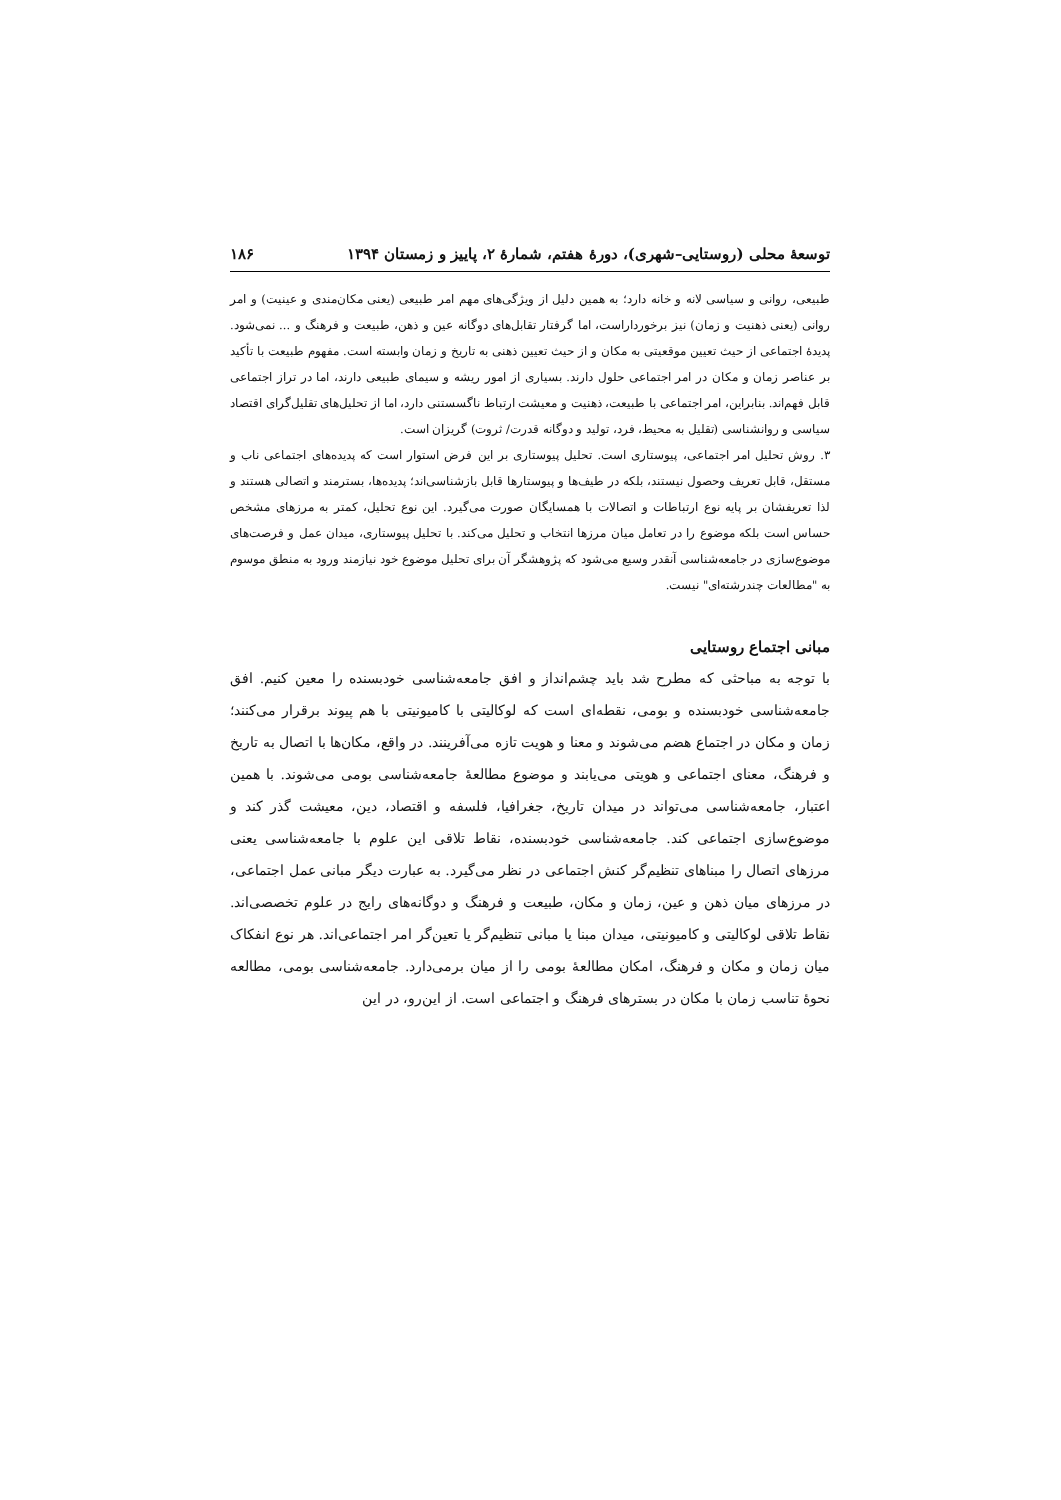توسعهٔ محلی (روستایی–شهری)، دورهٔ هفتم، شمارهٔ ۲، پاییز و زمستان ۱۳۹۴ ۱۸۶
طبیعی، روانی و سیاسی لانه و خانه دارد؛ به همین دلیل از ویژگی‌های مهم امر طبیعی (یعنی مکان‌مندی و عینیت) و امر روانی (یعنی ذهنیت و زمان) نیز برخورداراست، اما گرفتار تقابل‌های دوگانه عین و ذهن، طبیعت و فرهنگ و ... نمی‌شود. پدیدهٔ اجتماعی از حیث تعیین موقعیتی به مکان و از حیث تعیین ذهنی به تاریخ و زمان وابسته است. مفهوم طبیعت با تأکید بر عناصر زمان و مکان در امر اجتماعی حلول دارند. بسیاری از امور ریشه و سیمای طبیعی دارند، اما در تراز اجتماعی قابل فهم‌اند. بنابراین، امر اجتماعی با طبیعت، ذهنیت و معیشت ارتباط ناگسستنی دارد، اما از تحلیل‌های تقلیل‌گرای اقتصاد سیاسی و روانشناسی (تقلیل به محیط، فرد، تولید و دوگانه قدرت/ ثروت) گریزان است.
۳. روش تحلیل امر اجتماعی، پیوستاری است. تحلیل پیوستاری بر این فرض استوار است که پدیده‌های اجتماعی ناب و مستقل، قابل تعریف وحصول نیستند، بلکه در طیف‌ها و پیوستارها قابل بازشناسی‌اند؛ پدیده‌ها، بسترمند و اتصالی هستند و لذا تعریفشان بر پایه نوع ارتباطات و اتصالات با همسایگان صورت می‌گیرد. این نوع تحلیل، کمتر به مرزهای مشخص حساس است بلکه موضوع را در تعامل میان مرزها انتخاب و تحلیل می‌کند. با تحلیل پیوستاری، میدان عمل و فرصت‌های موضوع‌سازی در جامعه‌شناسی آنقدر وسیع می‌شود که پژوهشگر آن برای تحلیل موضوع خود نیازمند ورود به منطق موسوم به "مطالعات چندرشته‌ای" نیست.
مبانی اجتماع روستایی
با توجه به مباحثی که مطرح شد باید چشم‌انداز و افق جامعه‌شناسی خودبسنده را معین کنیم. افق جامعه‌شناسی خودبسنده و بومی، نقطه‌ای است که لوکالیتی با کامیونیتی با هم پیوند برقرار می‌کنند؛ زمان و مکان در اجتماع هضم می‌شوند و معنا و هویت تازه می‌آفرینند. در واقع، مکان‌ها با اتصال به تاریخ و فرهنگ، معنای اجتماعی و هویتی می‌یابند و موضوع مطالعهٔ جامعه‌شناسی بومی می‌شوند. با همین اعتبار، جامعه‌شناسی می‌تواند در میدان تاریخ، جغرافیا، فلسفه و اقتصاد، دین، معیشت گذر کند و موضوع‌سازی اجتماعی کند. جامعه‌شناسی خودبسنده، نقاط تلاقی این علوم با جامعه‌شناسی یعنی مرزهای اتصال را مبناهای تنظیم‌گر کنش اجتماعی در نظر می‌گیرد. به عبارت دیگر مبانی عمل اجتماعی، در مرزهای میان ذهن و عین، زمان و مکان، طبیعت و فرهنگ و دوگانه‌های رایج در علوم تخصصی‌اند. نقاط تلاقی لوکالیتی و کامیونیتی، میدان مبنا یا مبانی تنظیم‌گر یا تعین‌گر امر اجتماعی‌اند. هر نوع انفکاک میان زمان و مکان و فرهنگ، امکان مطالعهٔ بومی را از میان برمی‌دارد. جامعه‌شناسی بومی، مطالعه نحوهٔ تناسب زمان با مکان در بسترهای فرهنگ و اجتماعی است. از این‌رو، در این